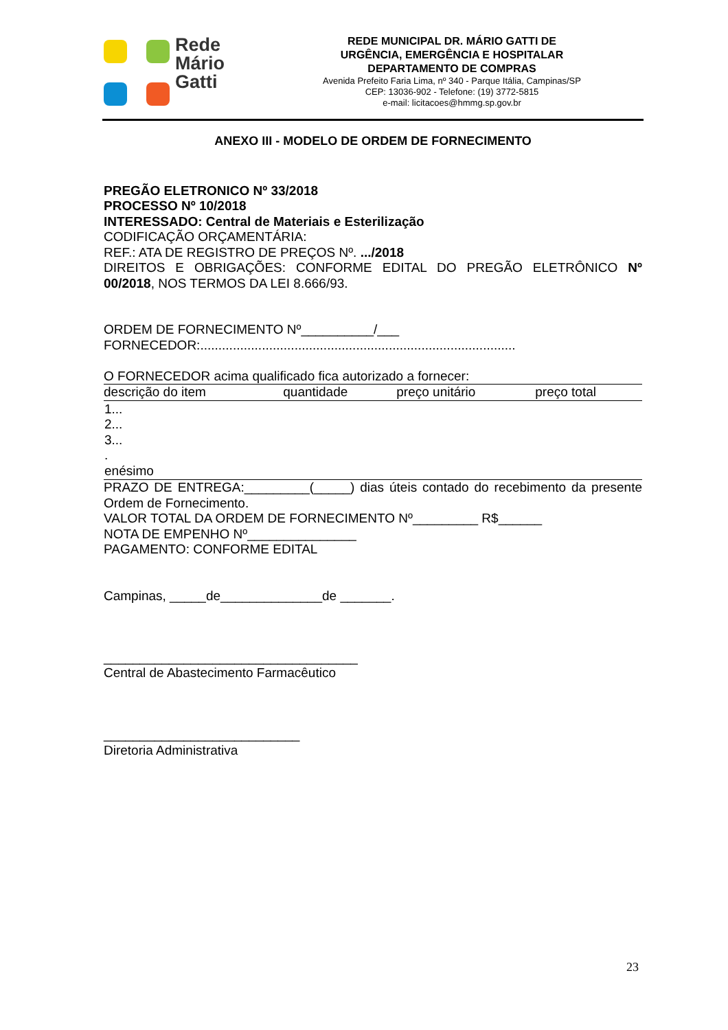Rede
Mário
Gatti
REDE MUNICIPAL DR. MÁRIO GATTI DE
URGÊNCIA, EMERGÊNCIA E HOSPITALAR
DEPARTAMENTO DE COMPRAS
Avenida Prefeito Faria Lima, nº 340 - Parque Itália, Campinas/SP
CEP: 13036-902 - Telefone: (19) 3772-5815
e-mail: licitacoes@hmmg.sp.gov.br
ANEXO III - MODELO DE ORDEM DE FORNECIMENTO
PREGÃO ELETRONICO Nº 33/2018
PROCESSO Nº 10/2018
INTERESSADO: Central de Materiais e Esterilização
CODIFICAÇÃO ORÇAMENTÁRIA:
REF.: ATA DE REGISTRO DE PREÇOS Nº. .../2018
DIREITOS E OBRIGAÇÕES: CONFORME EDITAL DO PREGÃO ELETRÔNICO Nº 00/2018, NOS TERMOS DA LEI 8.666/93.
ORDEM DE FORNECIMENTO Nº__________/___
FORNECEDOR:.......................................................................................
O FORNECEDOR acima qualificado fica autorizado a fornecer:
| descrição do item | quantidade | preço unitário | preço total |
| --- | --- | --- | --- |
| 1... 2... 3... . enésimo | | | |
PRAZO DE ENTREGA:_________(_____) dias úteis contado do recebimento da presente Ordem de Fornecimento.
VALOR TOTAL DA ORDEM DE FORNECIMENTO Nº_________ R$______
NOTA DE EMPENHO Nº_______________
PAGAMENTO: CONFORME EDITAL
Campinas, _____de______________de _______.
___________________________________
Central de Abastecimento Farmacêutico
___________________________
Diretoria Administrativa
23